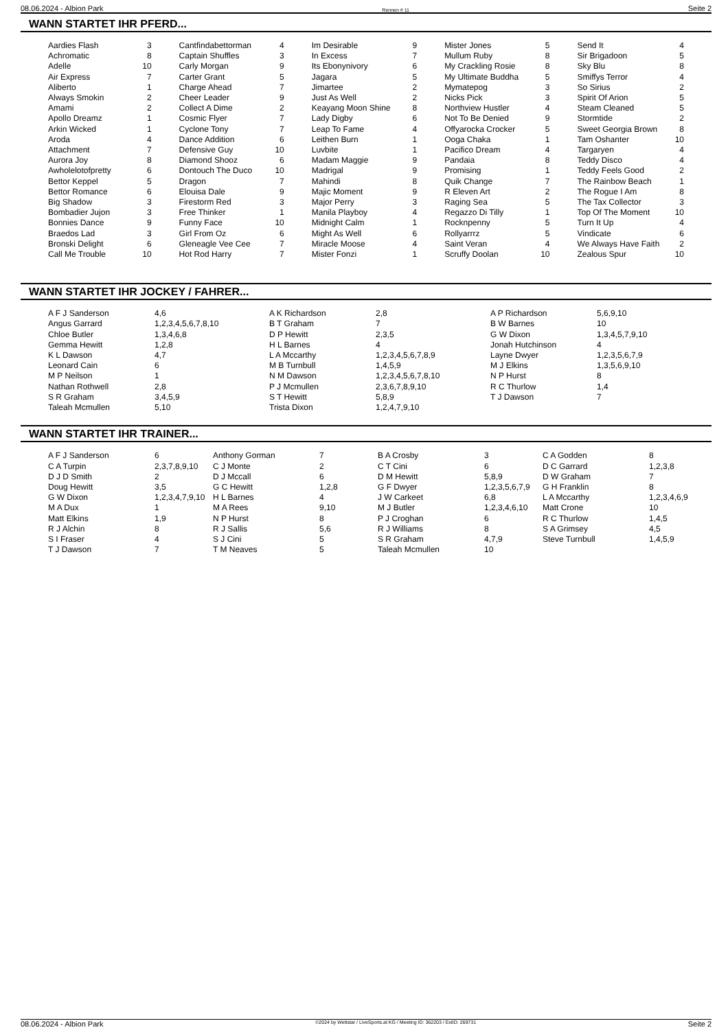08.06.2024 - Albion Park Rennen # 11 Seite 2
WANN STARTET IHR PFERD...
| Aardies Flash | 3 | Cantfindabettorman | 4 | Im Desirable | 9 | Mister Jones | 5 | Send It | 4 |
| Achromatic | 8 | Captain Shuffles | 3 | In Excess | 7 | Mullum Ruby | 8 | Sir Brigadoon | 5 |
| Adelle | 10 | Carly Morgan | 9 | Its Ebonynivory | 6 | My Crackling Rosie | 8 | Sky Blu | 8 |
| Air Express | 7 | Carter Grant | 5 | Jagara | 5 | My Ultimate Buddha | 5 | Smiffys Terror | 4 |
| Aliberto | 1 | Charge Ahead | 7 | Jimartee | 2 | Mymatepog | 3 | So Sirius | 2 |
| Always Smokin | 2 | Cheer Leader | 9 | Just As Well | 2 | Nicks Pick | 3 | Spirit Of Arion | 5 |
| Amami | 2 | Collect A Dime | 2 | Keayang Moon Shine | 8 | Northview Hustler | 4 | Steam Cleaned | 5 |
| Apollo Dreamz | 1 | Cosmic Flyer | 7 | Lady Digby | 6 | Not To Be Denied | 9 | Stormtide | 2 |
| Arkin Wicked | 1 | Cyclone Tony | 7 | Leap To Fame | 4 | Offyarocka Crocker | 5 | Sweet Georgia Brown | 8 |
| Aroda | 4 | Dance Addition | 6 | Leithen Burn | 1 | Ooga Chaka | 1 | Tam Oshanter | 10 |
| Attachment | 7 | Defensive Guy | 10 | Luvbite | 1 | Pacifico Dream | 4 | Targaryen | 4 |
| Aurora Joy | 8 | Diamond Shooz | 6 | Madam Maggie | 9 | Pandaia | 8 | Teddy Disco | 4 |
| Awholelotofpretty | 6 | Dontouch The Duco | 10 | Madrigal | 9 | Promising | 1 | Teddy Feels Good | 2 |
| Bettor Keppel | 5 | Dragon | 7 | Mahindi | 8 | Quik Change | 7 | The Rainbow Beach | 1 |
| Bettor Romance | 6 | Elouisa Dale | 9 | Majic Moment | 9 | R Eleven Art | 2 | The Rogue I Am | 8 |
| Big Shadow | 3 | Firestorm Red | 3 | Major Perry | 3 | Raging Sea | 5 | The Tax Collector | 3 |
| Bombadier Jujon | 3 | Free Thinker | 1 | Manila Playboy | 4 | Regazzo Di Tilly | 1 | Top Of The Moment | 10 |
| Bonnies Dance | 9 | Funny Face | 10 | Midnight Calm | 1 | Rocknpenny | 5 | Turn It Up | 4 |
| Braedos Lad | 3 | Girl From Oz | 6 | Might As Well | 6 | Rollyarrrz | 5 | Vindicate | 6 |
| Bronski Delight | 6 | Gleneagle Vee Cee | 7 | Miracle Moose | 4 | Saint Veran | 4 | We Always Have Faith | 2 |
| Call Me Trouble | 10 | Hot Rod Harry | 7 | Mister Fonzi | 1 | Scruffy Doolan | 10 | Zealous Spur | 10 |
WANN STARTET IHR JOCKEY / FAHRER...
| A F J Sanderson | 4,6 | A K Richardson | 2,8 | A P Richardson | 5,6,9,10 |
| Angus Garrard | 1,2,3,4,5,6,7,8,10 | B T Graham | 7 | B W Barnes | 10 |
| Chloe Butler | 1,3,4,6,8 | D P Hewitt | 2,3,5 | G W Dixon | 1,3,4,5,7,9,10 |
| Gemma Hewitt | 1,2,8 | H L Barnes | 4 | Jonah Hutchinson | 4 |
| K L Dawson | 4,7 | L A Mccarthy | 1,2,3,4,5,6,7,8,9 | Layne Dwyer | 1,2,3,5,6,7,9 |
| Leonard Cain | 6 | M B Turnbull | 1,4,5,9 | M J Elkins | 1,3,5,6,9,10 |
| M P Neilson | 1 | N M Dawson | 1,2,3,4,5,6,7,8,10 | N P Hurst | 8 |
| Nathan Rothwell | 2,8 | P J Mcmullen | 2,3,6,7,8,9,10 | R C Thurlow | 1,4 |
| S R Graham | 3,4,5,9 | S T Hewitt | 5,8,9 | T J Dawson | 7 |
| Taleah Mcmullen | 5,10 | Trista Dixon | 1,2,4,7,9,10 | | |
WANN STARTET IHR TRAINER...
| A F J Sanderson | 6 | Anthony Gorman | 7 | B A Crosby | 3 | C A Godden | 8 |
| C A Turpin | 2,3,7,8,9,10 | C J Monte | 2 | C T Cini | 6 | D C Garrard | 1,2,3,8 |
| D J D Smith | 2 | D J Mccall | 6 | D M Hewitt | 5,8,9 | D W Graham | 7 |
| Doug Hewitt | 3,5 | G C Hewitt | 1,2,8 | G F Dwyer | 1,2,3,5,6,7,9 | G H Franklin | 8 |
| G W Dixon | 1,2,3,4,7,9,10 | H L Barnes | 4 | J W Carkeet | 6,8 | L A Mccarthy | 1,2,3,4,6,9 |
| M A Dux | 1 | M A Rees | 9,10 | M J Butler | 1,2,3,4,6,10 | Matt Crone | 10 |
| Matt Elkins | 1,9 | N P Hurst | 8 | P J Croghan | 6 | R C Thurlow | 1,4,5 |
| R J Alchin | 8 | R J Sallis | 5,6 | R J Williams | 8 | S A Grimsey | 4,5 |
| S I Fraser | 4 | S J Cini | 5 | S R Graham | 4,7,9 | Steve Turnbull | 1,4,5,9 |
| T J Dawson | 7 | T M Neaves | 5 | Taleah Mcmullen | 10 | | |
08.06.2024 - Albion Park ©2024 by Wettstar / LiveSports.at KG / Meeting ID: 362203 / ExtID: 269731 Seite 2